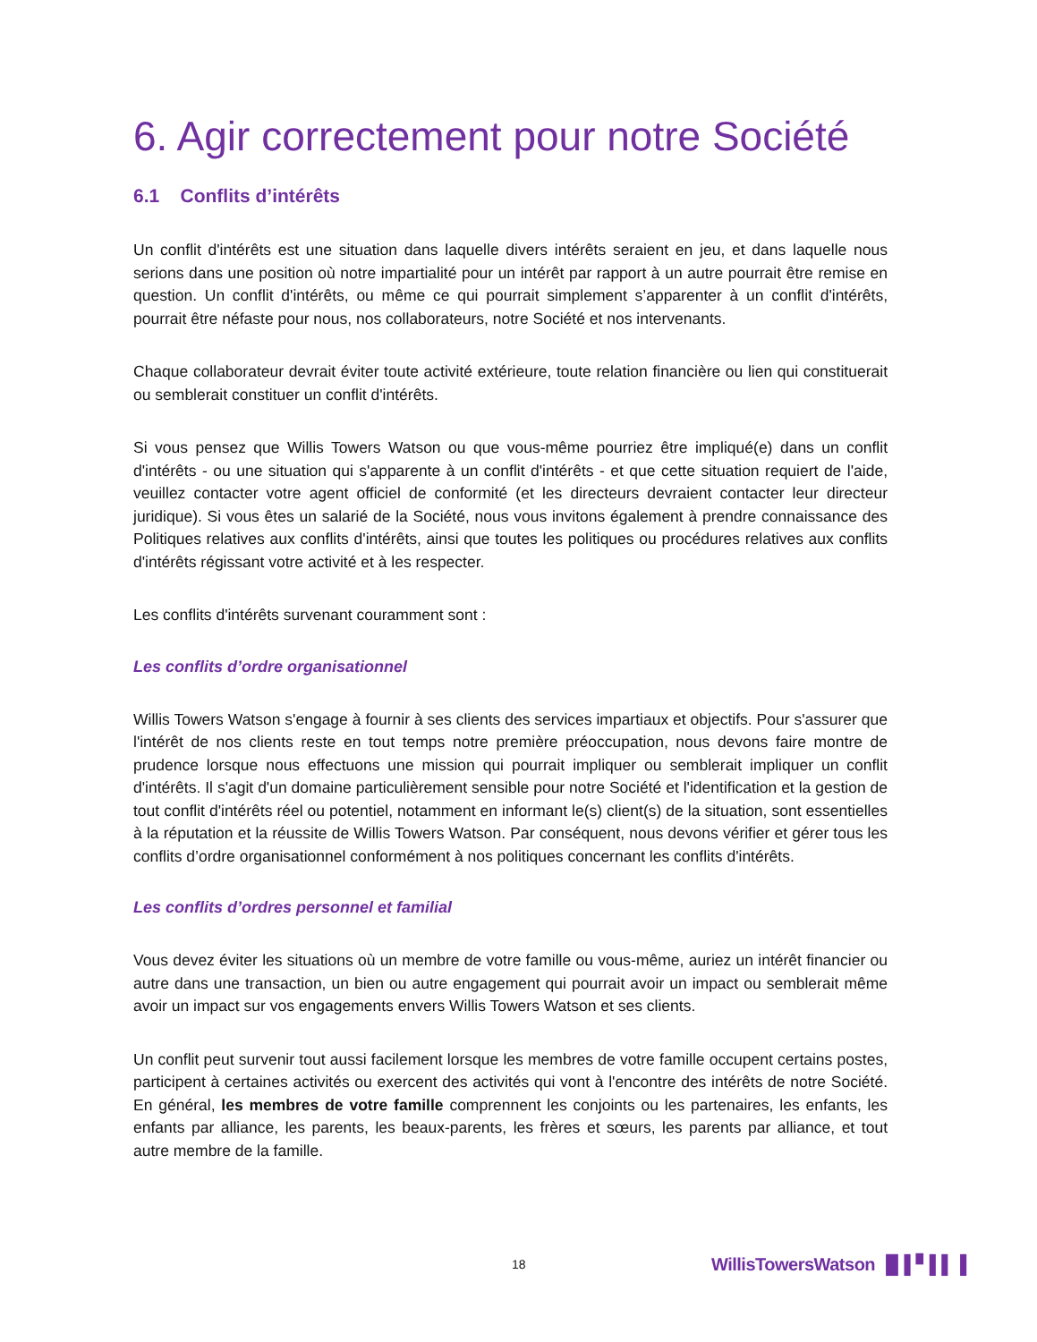6. Agir correctement pour notre Société
6.1 Conflits d’intérêts
Un conflit d'intérêts est une situation dans laquelle divers intérêts seraient en jeu, et dans laquelle nous serions dans une position où notre impartialité pour un intérêt par rapport à un autre pourrait être remise en question. Un conflit d'intérêts, ou même ce qui pourrait simplement s’apparenter à un conflit d'intérêts, pourrait être néfaste pour nous, nos collaborateurs, notre Société et nos intervenants.
Chaque collaborateur devrait éviter toute activité extérieure, toute relation financière ou lien qui constituerait ou semblerait constituer un conflit d'intérêts.
Si vous pensez que Willis Towers Watson ou que vous-même pourriez être impliqué(e) dans un conflit d'intérêts - ou une situation qui s'apparente à un conflit d'intérêts - et que cette situation requiert de l'aide, veuillez contacter votre agent officiel de conformité (et les directeurs devraient contacter leur directeur juridique). Si vous êtes un salarié de la Société, nous vous invitons également à prendre connaissance des Politiques relatives aux conflits d'intérêts, ainsi que toutes les politiques ou procédures relatives aux conflits d'intérêts régissant votre activité et à les respecter.
Les conflits d'intérêts survenant couramment sont :
Les conflits d’ordre organisationnel
Willis Towers Watson s'engage à fournir à ses clients des services impartiaux et objectifs. Pour s'assurer que l'intérêt de nos clients reste en tout temps notre première préoccupation, nous devons faire montre de prudence lorsque nous effectuons une mission qui pourrait impliquer ou semblerait impliquer un conflit d'intérêts. Il s'agit d'un domaine particulièrement sensible pour notre Société et l'identification et la gestion de tout conflit d'intérêts réel ou potentiel, notamment en informant le(s) client(s) de la situation, sont essentielles à la réputation et la réussite de Willis Towers Watson. Par conséquent, nous devons vérifier et gérer tous les conflits d’ordre organisationnel conformément à nos politiques concernant les conflits d'intérêts.
Les conflits d’ordres personnel et familial
Vous devez éviter les situations où un membre de votre famille ou vous-même, auriez un intérêt financier ou autre dans une transaction, un bien ou autre engagement qui pourrait avoir un impact ou semblerait même avoir un impact sur vos engagements envers Willis Towers Watson et ses clients.
Un conflit peut survenir tout aussi facilement lorsque les membres de votre famille occupent certains postes, participent à certaines activités ou exercent des activités qui vont à l'encontre des intérêts de notre Société. En général, les membres de votre famille comprennent les conjoints ou les partenaires, les enfants, les enfants par alliance, les parents, les beaux-parents, les frères et sœurs, les parents par alliance, et tout autre membre de la famille.
18 WillisTowersWatson ▐▌▌▘▌▌▐